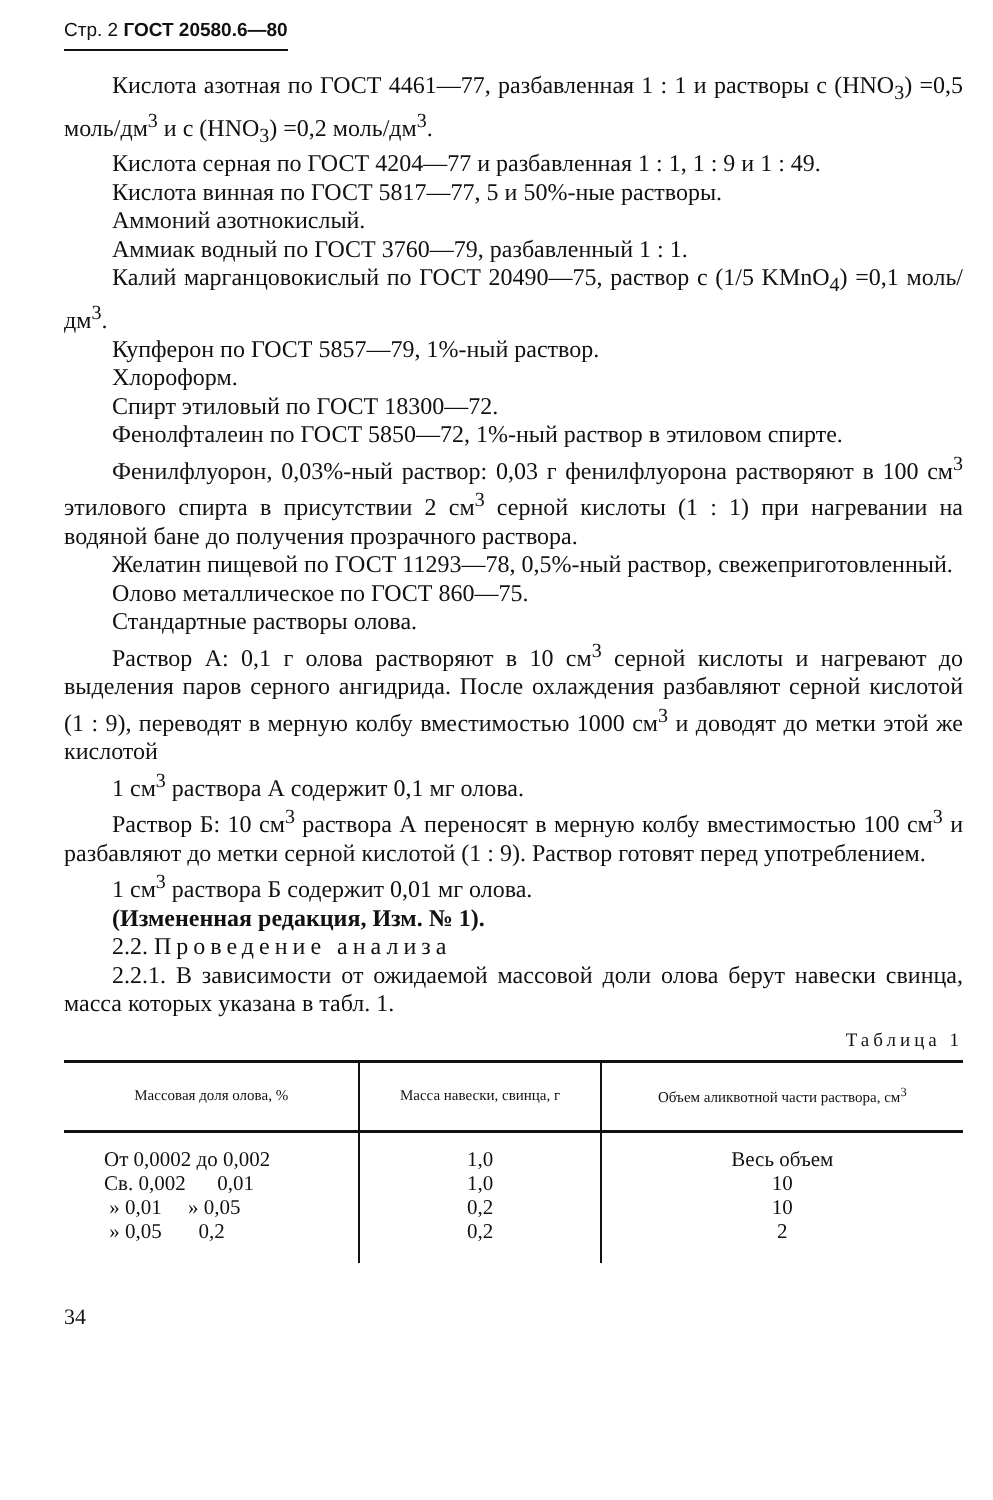Стр. 2 ГОСТ 20580.6—80
Кислота азотная по ГОСТ 4461—77, разбавленная 1 : 1 и растворы с (HNO<sub>3</sub>) =0,5 моль/дм<sup>3</sup> и с (HNO<sub>3</sub>) =0,2 моль/дм<sup>3</sup>.
Кислота серная по ГОСТ 4204—77 и разбавленная 1 : 1, 1 : 9 и 1 : 49.
Кислота винная по ГОСТ 5817—77, 5 и 50%-ные растворы.
Аммоний азотнокислый.
Аммиак водный по ГОСТ 3760—79, разбавленный 1 : 1.
Калий марганцовокислый по ГОСТ 20490—75, раствор с (1/5 KMnO<sub>4</sub>) =0,1 моль/дм<sup>3</sup>.
Купферон по ГОСТ 5857—79, 1%-ный раствор.
Хлороформ.
Спирт этиловый по ГОСТ 18300—72.
Фенолфталеин по ГОСТ 5850—72, 1%-ный раствор в этиловом спирте.
Фенилфлуорон, 0,03%-ный раствор: 0,03 г фенилфлуорона растворяют в 100 см<sup>3</sup> этилового спирта в присутствии 2 см<sup>3</sup> серной кислоты (1 : 1) при нагревании на водяной бане до получения прозрачного раствора.
Желатин пищевой по ГОСТ 11293—78, 0,5%-ный раствор, свежеприготовленный.
Олово металлическое по ГОСТ 860—75.
Стандартные растворы олова.
Раствор А: 0,1 г олова растворяют в 10 см<sup>3</sup> серной кислоты и нагревают до выделения паров серного ангидрида. После охлаждения разбавляют серной кислотой (1 : 9), переводят в мерную колбу вместимостью 1000 см<sup>3</sup> и доводят до метки этой же кислотой
1 см<sup>3</sup> раствора А содержит 0,1 мг олова.
Раствор Б: 10 см<sup>3</sup> раствора А переносят в мерную колбу вместимостью 100 см<sup>3</sup> и разбавляют до метки серной кислотой (1 : 9). Раствор готовят перед употреблением.
1 см<sup>3</sup> раствора Б содержит 0,01 мг олова.
(Измененная редакция, Изм. № 1).
2.2. Проведение анализа
2.2.1. В зависимости от ожидаемой массовой доли олова берут навески свинца, масса которых указана в табл. 1.
Таблица 1
| Массовая доля олова, % | Масса навески, свинца, г | Объем аликвотной части раствора, см<sup>3</sup> |
| --- | --- | --- |
| От 0,0002 до 0,002 | 1,0 | Весь объем |
| Св. 0,002 0,01 | 1,0 | 10 |
| » 0,01 » 0,05 | 0,2 | 10 |
| » 0,05 0,2 | 0,2 | 2 |
34